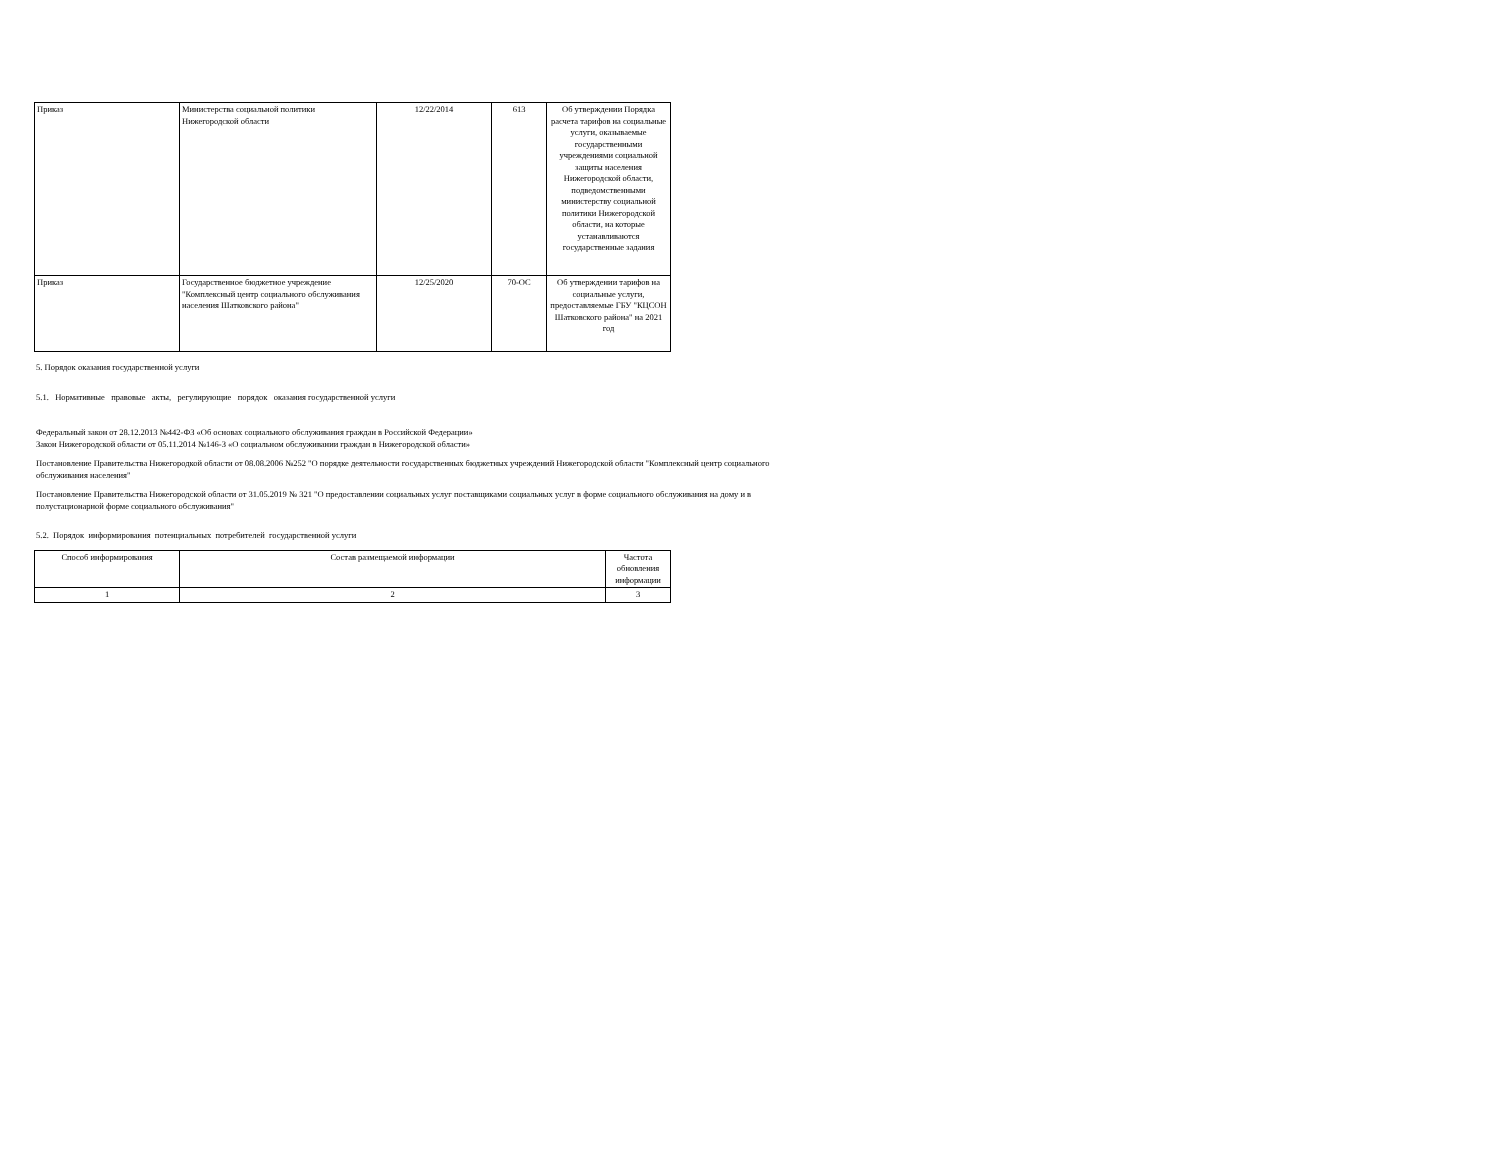| Приказ | Министерства социальной политики Нижегородской области | 12/22/2014 | 613 | Об утверждении Порядка расчета тарифов на социальные услуги, оказываемые государственными учреждениями социальной защиты населения Нижегородской области, подведомственными министерству социальной политики Нижегородской области, на которые устанавливаются государственные задания |
| Приказ | Государственное бюджетное учреждение "Комплексный центр социального обслуживания населения Шатковского района" | 12/25/2020 | 70-ОС | Об утверждении тарифов на социальные услуги, предоставляемые ГБУ "КЦСОН Шатковского района" на 2021 год |
5. Порядок оказания государственной услуги
5.1. Нормативные правовые акты, регулирующие порядок оказания государственной услуги
Федеральный закон от 28.12.2013 №442-ФЗ «Об основах социального обслуживания граждан в Российской Федерации»
Закон Нижегородской области от 05.11.2014 №146-З «О социальном обслуживании граждан в Нижегородской области»
Постановление Правительства Нижегородкой области от 08.08.2006 №252 "О порядке деятельности государственных бюджетных учреждений Нижегородской области "Комплексный центр социального
обслуживания населения"
Постановление Правительства Нижегородской области от 31.05.2019 № 321 "О предоставлении социальных услуг поставщиками социальных услуг в форме социального обслуживания на дому и в
полустационарной форме социального обслуживания"
5.2. Порядок информирования потенциальных потребителей государственной услуги
| Способ информирования | Состав размещаемой информации | Частота обновления информации |
| --- | --- | --- |
| 1 | 2 | 3 |